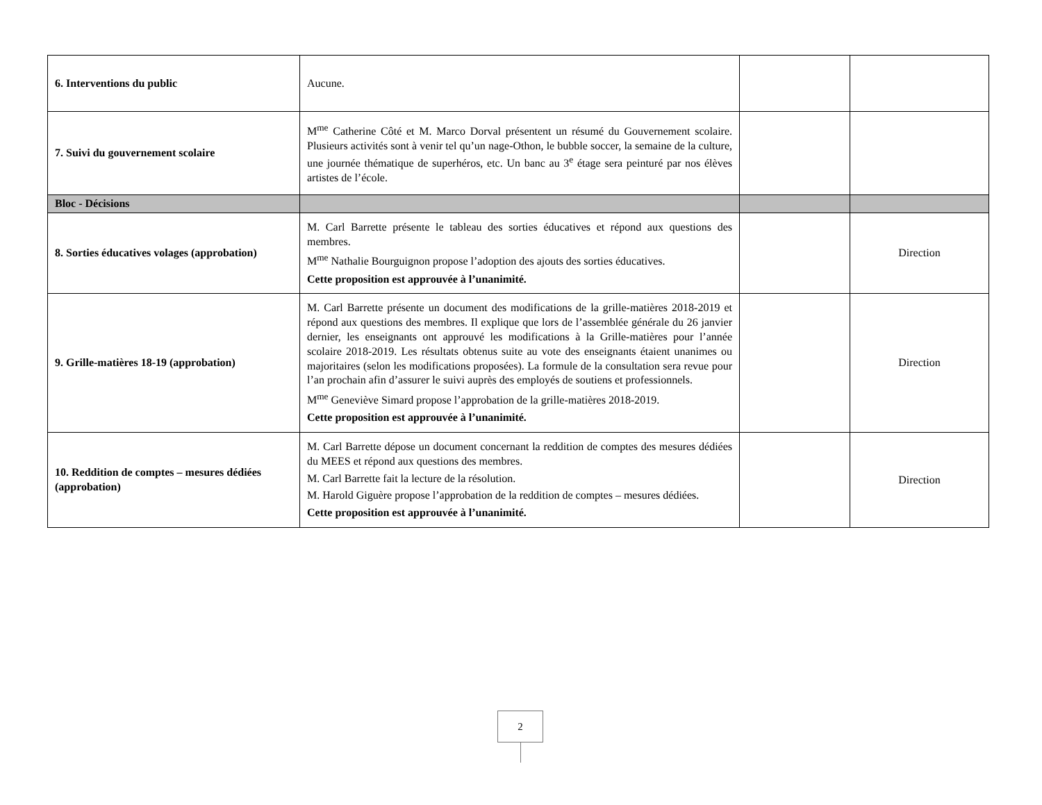| 6. Interventions du public | Aucune. | | |
| 7. Suivi du gouvernement scolaire | M<sup>me</sup> Catherine Côté et M. Marco Dorval présentent un résumé du Gouvernement scolaire. Plusieurs activités sont à venir tel qu’un nage-Othon, le bubble soccer, la semaine de la culture, une journée thématique de superhéros, etc. Un banc au 3<sup>e</sup> étage sera peinturé par nos élèves artistes de l’école. | | |
| Bloc - Décisions | | | |
| 8. Sorties éducatives volages (approbation) | M. Carl Barrette présente le tableau des sorties éducatives et répond aux questions des membres. M<sup>me</sup> Nathalie Bourguignon propose l’adoption des ajouts des sorties éducatives. Cette proposition est approuvée à l’unanimité. | | Direction |
| 9. Grille-matières 18-19 (approbation) | M. Carl Barrette présente un document des modifications de la grille-matières 2018-2019 et répond aux questions des membres. Il explique que lors de l’assemblée générale du 26 janvier dernier, les enseignants ont approuvé les modifications à la Grille-matières pour l’année scolaire 2018-2019. Les résultats obtenus suite au vote des enseignants étaient unanimes ou majoritaires (selon les modifications proposées). La formule de la consultation sera revue pour l’an prochain afin d’assurer le suivi auprès des employés de soutiens et professionnels. M<sup>me</sup> Geneviève Simard propose l’approbation de la grille-matières 2018-2019. Cette proposition est approuvée à l’unanimité. | | Direction |
| 10. Reddition de comptes – mesures dédiées (approbation) | M. Carl Barrette dépose un document concernant la reddition de comptes des mesures dédiées du MEES et répond aux questions des membres. M. Carl Barrette fait la lecture de la résolution. M. Harold Giguère propose l’approbation de la reddition de comptes – mesures dédiées. Cette proposition est approuvée à l’unanimité. | | Direction |
2